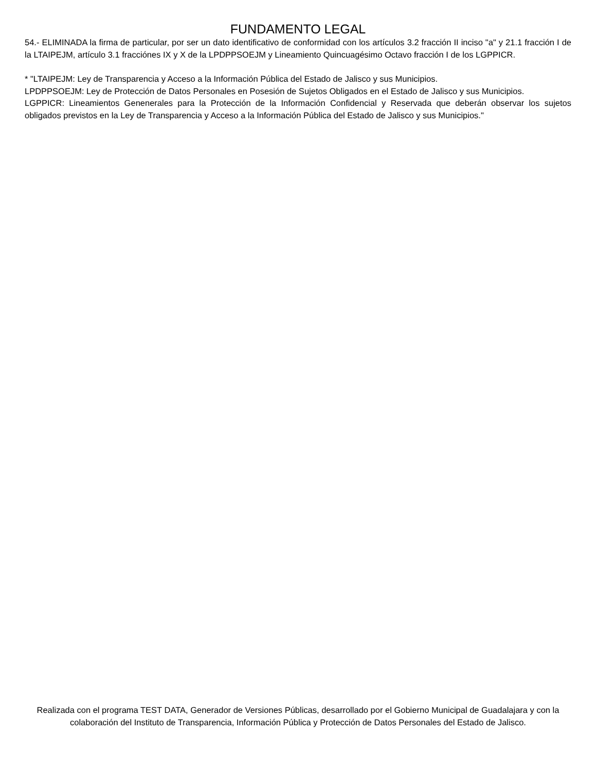FUNDAMENTO LEGAL
54.- ELIMINADA la firma de particular, por ser un dato identificativo de conformidad con los artículos 3.2 fracción II inciso "a" y 21.1 fracción I de la LTAIPEJM, artículo 3.1 fracciónes IX y X de la LPDPPSOEJM y Lineamiento Quincuagésimo Octavo fracción I de los LGPPICR.
* "LTAIPEJM: Ley de Transparencia y Acceso a la Información Pública del Estado de Jalisco y sus Municipios.
LPDPPSOEJM: Ley de Protección de Datos Personales en Posesión de Sujetos Obligados en el Estado de Jalisco y sus Municipios.
LGPPICR: Lineamientos Genenerales para la Protección de la Información Confidencial y Reservada que deberán observar los sujetos obligados previstos en la Ley de Transparencia y Acceso a la Información Pública del Estado de Jalisco y sus Municipios."
Realizada con el programa TEST DATA, Generador de Versiones Públicas, desarrollado por el Gobierno Municipal de Guadalajara y con la colaboración del Instituto de Transparencia, Información Pública y Protección de Datos Personales del Estado de Jalisco.